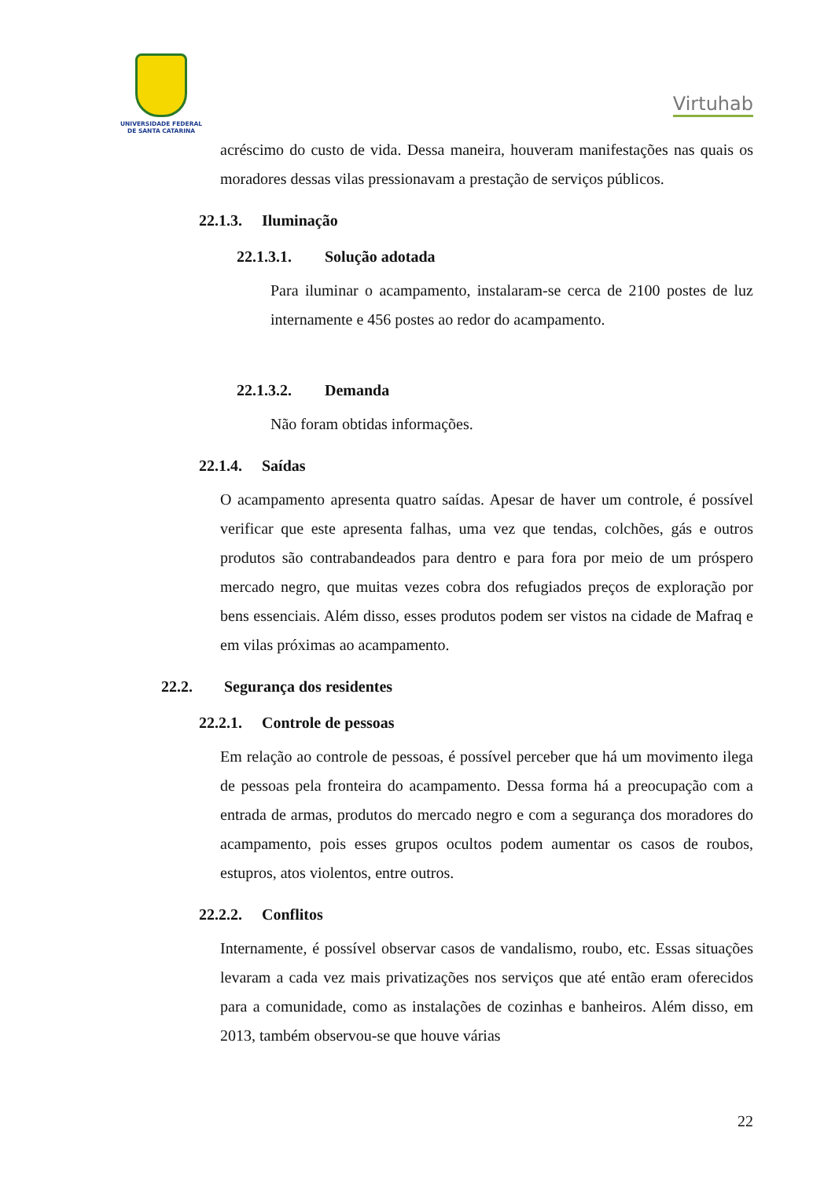UNIVERSIDADE FEDERAL
DE SANTA CATARINA
Virtuhab
acréscimo do custo de vida. Dessa maneira, houveram manifestações nas quais os moradores dessas vilas pressionavam a prestação de serviços públicos.
22.1.3. Iluminação
22.1.3.1. Solução adotada
Para iluminar o acampamento, instalaram-se cerca de 2100 postes de luz internamente e 456 postes ao redor do acampamento.
22.1.3.2. Demanda
Não foram obtidas informações.
22.1.4. Saídas
O acampamento apresenta quatro saídas. Apesar de haver um controle, é possível verificar que este apresenta falhas, uma vez que tendas, colchões, gás e outros produtos são contrabandeados para dentro e para fora por meio de um próspero mercado negro, que muitas vezes cobra dos refugiados preços de exploração por bens essenciais. Além disso, esses produtos podem ser vistos na cidade de Mafraq e em vilas próximas ao acampamento.
22.2. Segurança dos residentes
22.2.1. Controle de pessoas
Em relação ao controle de pessoas, é possível perceber que há um movimento ilega de pessoas pela fronteira do acampamento. Dessa forma há a preocupação com a entrada de armas, produtos do mercado negro e com a segurança dos moradores do acampamento, pois esses grupos ocultos podem aumentar os casos de roubos, estupros, atos violentos, entre outros.
22.2.2. Conflitos
Internamente, é possível observar casos de vandalismo, roubo, etc. Essas situações levaram a cada vez mais privatizações nos serviços que até então eram oferecidos para a comunidade, como as instalações de cozinhas e banheiros. Além disso, em 2013, também observou-se que houve várias
22